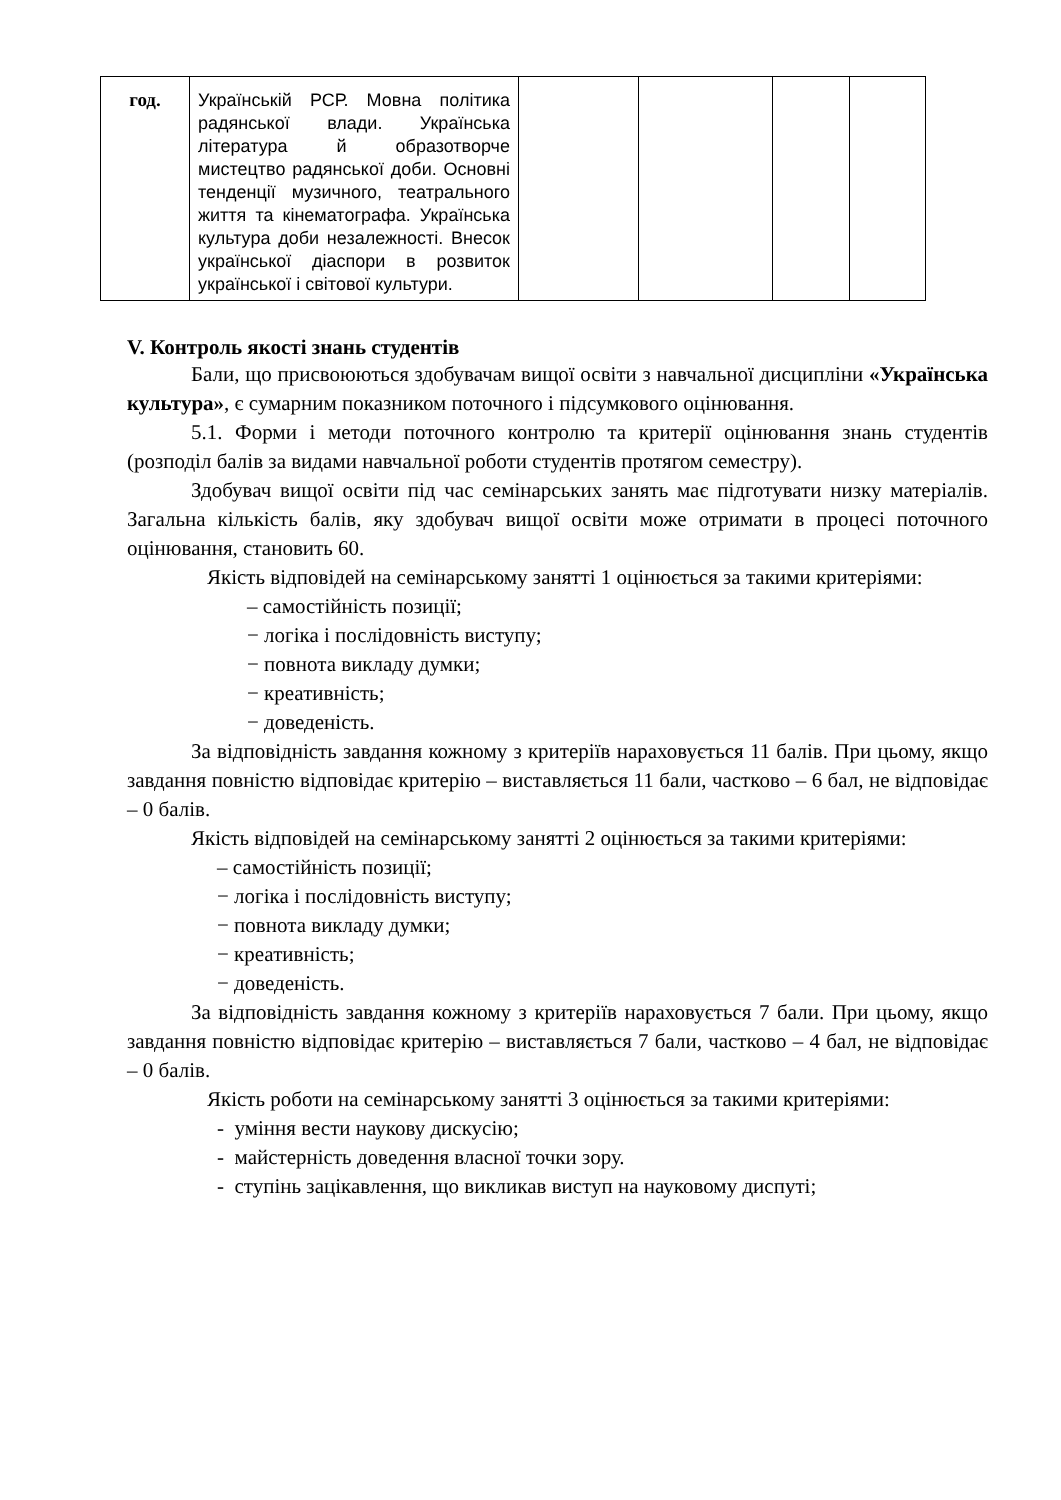| год. | Українській РСР. Мовна політика радянської влади. Українська література й образотворче мистецтво радянської доби. Основні тенденції музичного, театрального життя та кінематографа. Українська культура доби незалежності. Внесок української діаспори в розвиток української і світової культури. | | | | |
V. Контроль якості знань студентів
Бали, що присвоюються здобувачам вищої освіти з навчальної дисципліни «Українська культура», є сумарним показником поточного і підсумкового оцінювання.
5.1. Форми і методи поточного контролю та критерії оцінювання знань студентів (розподіл балів за видами навчальної роботи студентів протягом семестру).
Здобувач вищої освіти під час семінарських занять має підготувати низку матеріалів. Загальна кількість балів, яку здобувач вищої освіти може отримати в процесі поточного оцінювання, становить 60.
Якість відповідей на семінарському занятті 1 оцінюється за такими критеріями:
– самостійність позиції;
− логіка і послідовність виступу;
− повнота викладу думки;
− креативність;
− доведеність.
За відповідність завдання кожному з критеріїв нараховується 11 балів. При цьому, якщо завдання повністю відповідає критерію – виставляється 11 бали, частково – 6 бал, не відповідає – 0 балів.
Якість відповідей на семінарському занятті 2 оцінюється за такими критеріями:
– самостійність позиції;
− логіка і послідовність виступу;
− повнота викладу думки;
− креативність;
− доведеність.
За відповідність завдання кожному з критеріїв нараховується 7 бали. При цьому, якщо завдання повністю відповідає критерію – виставляється 7 бали, частково – 4 бал, не відповідає – 0 балів.
Якість роботи на семінарському занятті 3 оцінюється за такими критеріями:
- уміння вести наукову дискусію;
- майстерність доведення власної точки зору.
- ступінь зацікавлення, що викликав виступ на науковому диспуті;